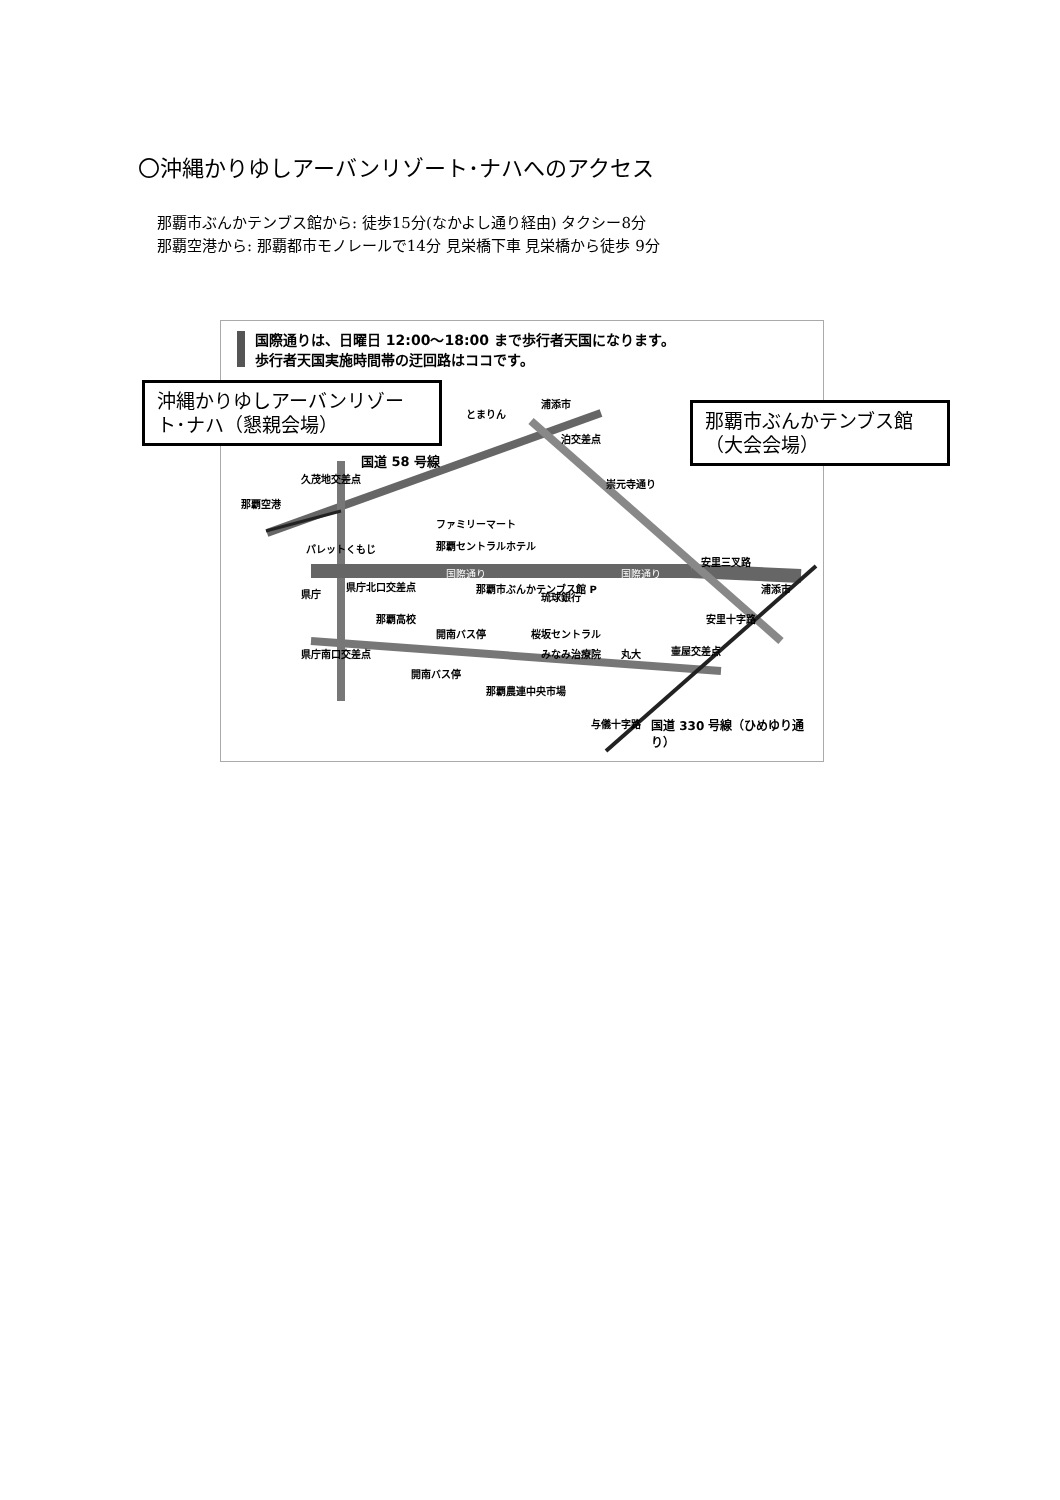〇沖縄かりゆしアーバンリゾート･ナハへのアクセス
那覇市ぶんかテンブス館から: 徒歩15分(なかよし通り経由) タクシー8分
那覇空港から: 那覇都市モノレールで14分 見栄橋下車 見栄橋から徒歩 9分
国際通りは、日曜日 12:00〜18:00 まで歩行者天国になります。
歩行者天国実施時間帯の迂回路はココです。
とまりん
浦添市
泊交差点
国道 58 号線
久茂地交差点 崇元寺通り
那覇空港
ファミリーマート
那覇セントラルホテル
パレットくもじ
安里三叉路
国際通り 国際通り
県庁北口交差点
県庁 那覇市ぶんかテンブス館 P
琉球銀行
浦添市
安里十字路
那覇高校
開南バス停 桜坂セントラル
みなみ治療院 丸大 壷屋交差点
県庁南口交差点
開南バス停
那覇農連中央市場
与儀十字路 国道 330 号線（ひめゆり通り）
沖縄かりゆしアーバンリゾート･ナハ（懇親会場）
那覇市ぶんかテンブス館（大会会場）